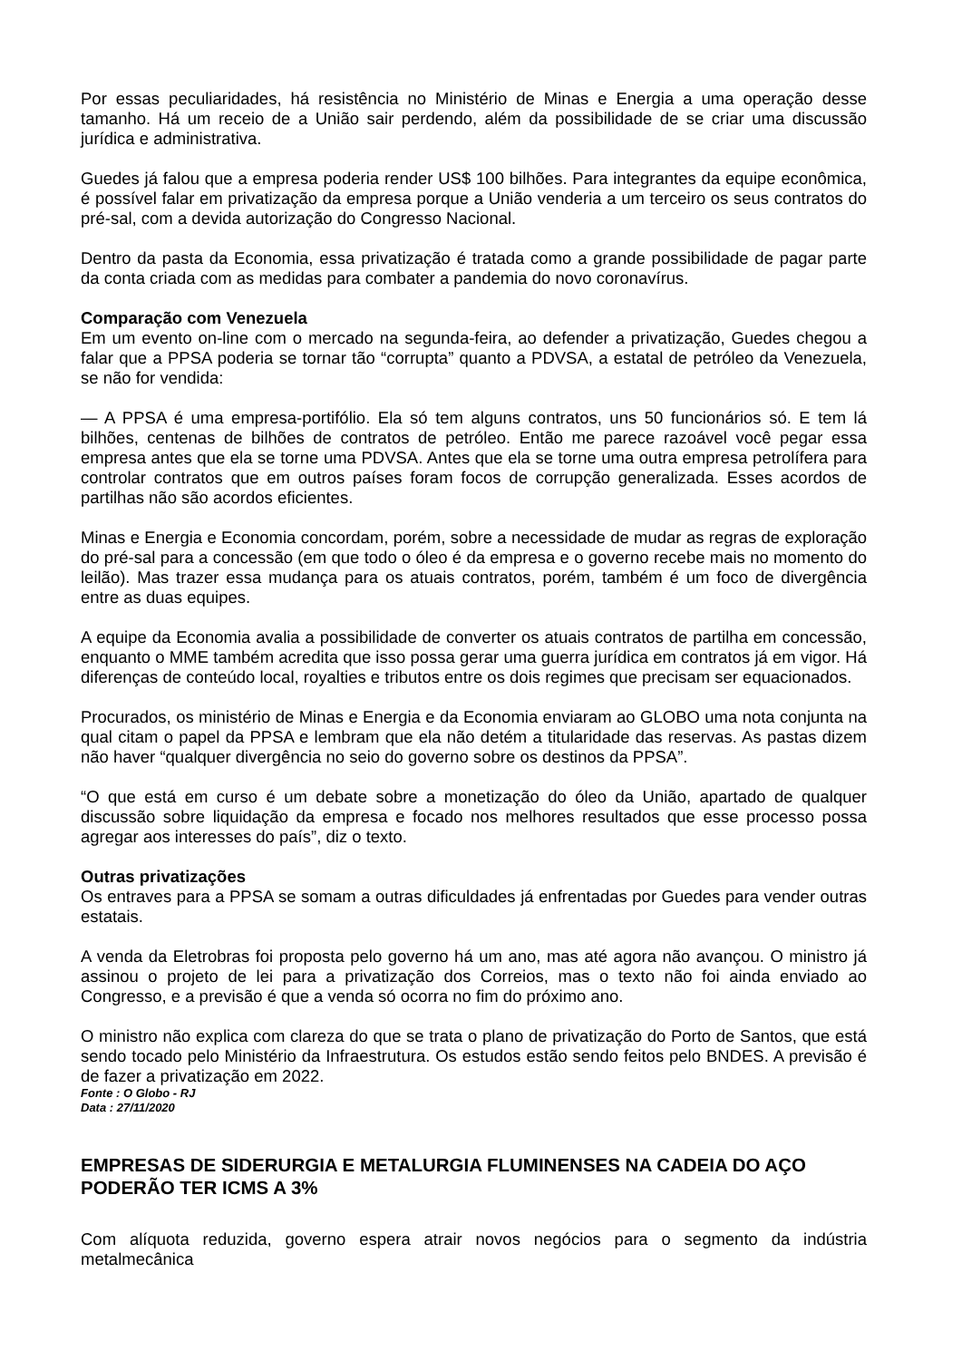Por essas peculiaridades, há resistência no Ministério de Minas e Energia a uma operação desse tamanho. Há um receio de a União sair perdendo, além da possibilidade de se criar uma discussão jurídica e administrativa.
Guedes já falou que a empresa poderia render US$ 100 bilhões. Para integrantes da equipe econômica, é possível falar em privatização da empresa porque a União venderia a um terceiro os seus contratos do pré-sal, com a devida autorização do Congresso Nacional.
Dentro da pasta da Economia, essa privatização é tratada como a grande possibilidade de pagar parte da conta criada com as medidas para combater a pandemia do novo coronavírus.
Comparação com Venezuela
Em um evento on-line com o mercado na segunda-feira, ao defender a privatização, Guedes chegou a falar que a PPSA poderia se tornar tão “corrupta” quanto a PDVSA, a estatal de petróleo da Venezuela, se não for vendida:
— A PPSA é uma empresa-portifólio. Ela só tem alguns contratos, uns 50 funcionários só. E tem lá bilhões, centenas de bilhões de contratos de petróleo. Então me parece razoável você pegar essa empresa antes que ela se torne uma PDVSA. Antes que ela se torne uma outra empresa petrolífera para controlar contratos que em outros países foram focos de corrupção generalizada. Esses acordos de partilhas não são acordos eficientes.
Minas e Energia e Economia concordam, porém, sobre a necessidade de mudar as regras de exploração do pré-sal para a concessão (em que todo o óleo é da empresa e o governo recebe mais no momento do leilão). Mas trazer essa mudança para os atuais contratos, porém, também é um foco de divergência entre as duas equipes.
A equipe da Economia avalia a possibilidade de converter os atuais contratos de partilha em concessão, enquanto o MME também acredita que isso possa gerar uma guerra jurídica em contratos já em vigor. Há diferenças de conteúdo local, royalties e tributos entre os dois regimes que precisam ser equacionados.
Procurados, os ministério de Minas e Energia e da Economia enviaram ao GLOBO uma nota conjunta na qual citam o papel da PPSA e lembram que ela não detém a titularidade das reservas. As pastas dizem não haver “qualquer divergência no seio do governo sobre os destinos da PPSA”.
“O que está em curso é um debate sobre a monetização do óleo da União, apartado de qualquer discussão sobre liquidação da empresa e focado nos melhores resultados que esse processo possa agregar aos interesses do país”, diz o texto.
Outras privatizações
Os entraves para a PPSA se somam a outras dificuldades já enfrentadas por Guedes para vender outras estatais.
A venda da Eletrobras foi proposta pelo governo há um ano, mas até agora não avançou. O ministro já assinou o projeto de lei para a privatização dos Correios, mas o texto não foi ainda enviado ao Congresso, e a previsão é que a venda só ocorra no fim do próximo ano.
O ministro não explica com clareza do que se trata o plano de privatização do Porto de Santos, que está sendo tocado pelo Ministério da Infraestrutura. Os estudos estão sendo feitos pelo BNDES. A previsão é de fazer a privatização em 2022.
Fonte : O Globo - RJ
Data : 27/11/2020
EMPRESAS DE SIDERURGIA E METALURGIA FLUMINENSES NA CADEIA DO AÇO PODERÃO TER ICMS A 3%
Com alíquota reduzida, governo espera atrair novos negócios para o segmento da indústria metalmecânica